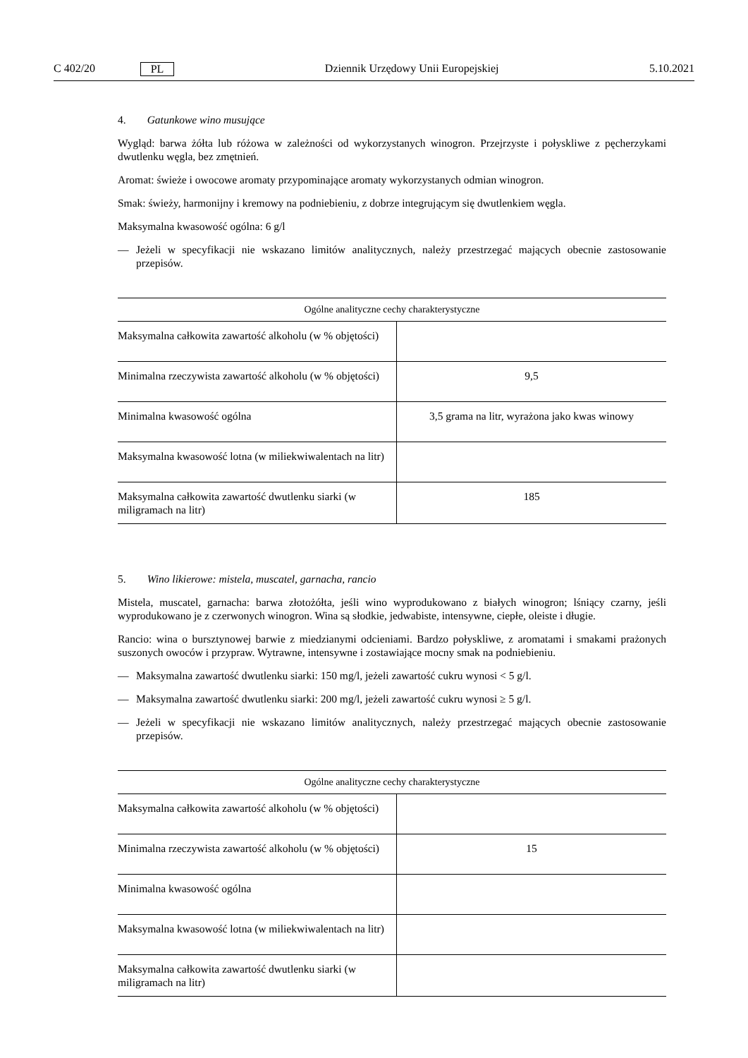C 402/20 PL Dziennik Urzędowy Unii Europejskiej 5.10.2021
4. Gatunkowe wino musujące
Wygląd: barwa żółta lub różowa w zależności od wykorzystanych winogron. Przejrzyste i połyskliwe z pęcherzy­kami dwutlenku węgla, bez zmętnień.
Aromat: świeże i owocowe aromaty przypominające aromaty wykorzystanych odmian winogron.
Smak: świeży, harmonijny i kremowy na podniebieniu, z dobrze integrującym się dwutlenkiem węgla.
Maksymalna kwasowość ogólna: 6 g/l
— Jeżeli w specyfikacji nie wskazano limitów analitycznych, należy przestrzegać mających obecnie zastosowanie przepisów.
| Ogólne analityczne cechy charakterystyczne | |
| --- | --- |
| Maksymalna całkowita zawartość alkoholu (w % objętości) | |
| Minimalna rzeczywista zawartość alkoholu (w % objętości) | 9,5 |
| Minimalna kwasowość ogólna | 3,5 grama na litr, wyrażona jako kwas winowy |
| Maksymalna kwasowość lotna (w miliekwiwalentach na litr) | |
| Maksymalna całkowita zawartość dwutlenku siarki (w miligramach na litr) | 185 |
5. Wino likierowe: mistela, muscatel, garnacha, rancio
Mistela, muscatel, garnacha: barwa złotożółta, jeśli wino wyprodukowano z białych winogron; lśniący czarny, jeśli wyprodukowano je z czerwonych winogron. Wina są słodkie, jedwabiste, intensywne, ciepłe, oleiste i długie.
Rancio: wina o bursztynowej barwie z miedzianymi odcieniami. Bardzo połyskliwe, z aromatami i smakami prażo­nych suszonych owoców i przypraw. Wytrawne, intensywne i zostawiające mocny smak na podniebieniu.
— Maksymalna zawartość dwutlenku siarki: 150 mg/l, jeżeli zawartość cukru wynosi < 5 g/l.
— Maksymalna zawartość dwutlenku siarki: 200 mg/l, jeżeli zawartość cukru wynosi ≥ 5 g/l.
— Jeżeli w specyfikacji nie wskazano limitów analitycznych, należy przestrzegać mających obecnie zastosowanie przepisów.
| Ogólne analityczne cechy charakterystyczne | |
| --- | --- |
| Maksymalna całkowita zawartość alkoholu (w % objętości) | |
| Minimalna rzeczywista zawartość alkoholu (w % objętości) | 15 |
| Minimalna kwasowość ogólna | |
| Maksymalna kwasowość lotna (w miliekwiwalentach na litr) | |
| Maksymalna całkowita zawartość dwutlenku siarki (w miligramach na litr) | |